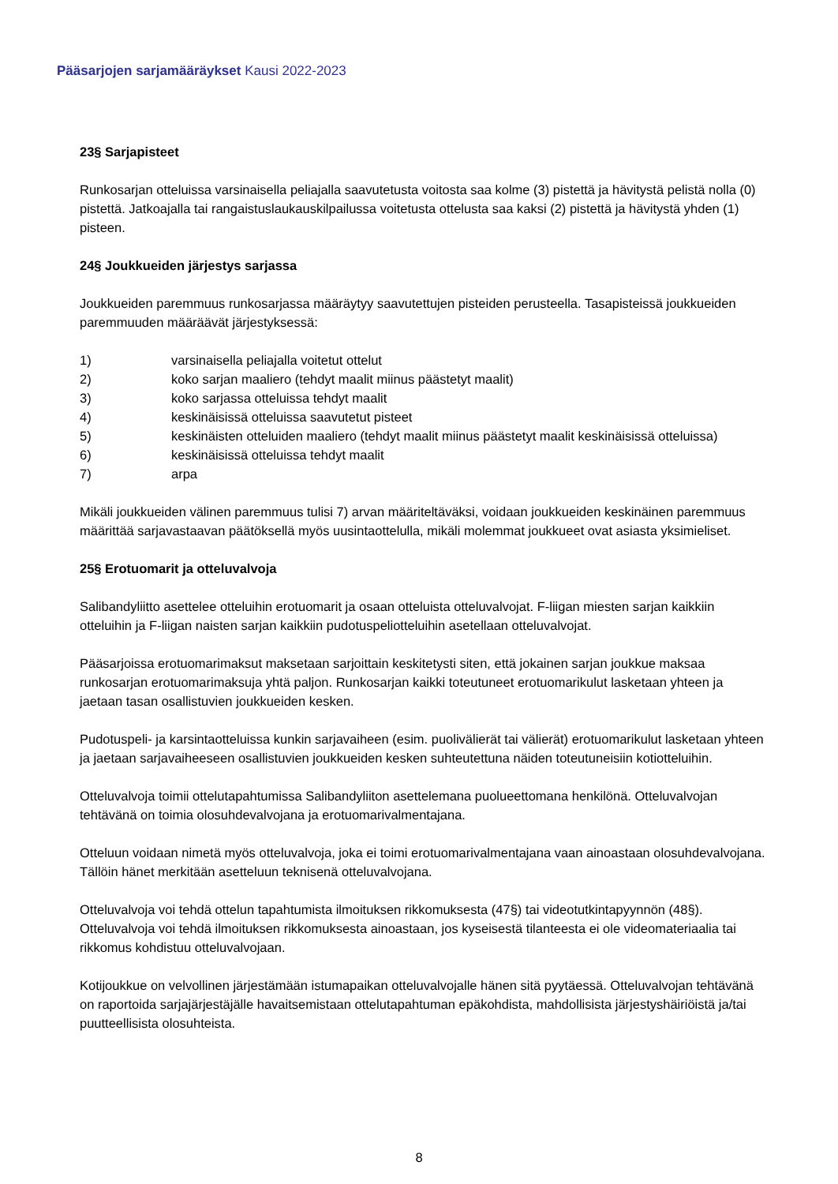Pääsarjojen sarjamääräykset Kausi 2022-2023
23§ Sarjapisteet
Runkosarjan otteluissa varsinaisella peliajalla saavutetusta voitosta saa kolme (3) pistettä ja hävitystä pelistä nolla (0) pistettä. Jatkoajalla tai rangaistuslaukauskilpailussa voitetusta ottelusta saa kaksi (2) pistettä ja hävitystä yhden (1) pisteen.
24§ Joukkueiden järjestys sarjassa
Joukkueiden paremmuus runkosarjassa määräytyy saavutettujen pisteiden perusteella. Tasapisteissä joukkueiden paremmuuden määräävät järjestyksessä:
1) varsinaisella peliajalla voitetut ottelut
2) koko sarjan maaliero (tehdyt maalit miinus päästetyt maalit)
3) koko sarjassa otteluissa tehdyt maalit
4) keskinäisissä otteluissa saavutetut pisteet
5) keskinäisten otteluiden maaliero (tehdyt maalit miinus päästetyt maalit keskinäisissä otteluissa)
6) keskinäisissä otteluissa tehdyt maalit
7) arpa
Mikäli joukkueiden välinen paremmuus tulisi 7) arvan määriteltäväksi, voidaan joukkueiden keskinäinen paremmuus määrittää sarjavastaavan päätöksellä myös uusintaottelulla, mikäli molemmat joukkueet ovat asiasta yksimieliset.
25§ Erotuomarit ja otteluvalvoja
Salibandyliitto asettelee otteluihin erotuomarit ja osaan otteluista otteluvalvojat. F-liigan miesten sarjan kaikkiin otteluihin ja F-liigan naisten sarjan kaikkiin pudotuspeliotteluihin asetellaan otteluvalvojat.
Pääsarjoissa erotuomarimaksut maksetaan sarjoittain keskitetysti siten, että jokainen sarjan joukkue maksaa runkosarjan erotuomarimaksuja yhtä paljon. Runkosarjan kaikki toteutuneet erotuomarikulut lasketaan yhteen ja jaetaan tasan osallistuvien joukkueiden kesken.
Pudotuspeli- ja karsintaotteluissa kunkin sarjavaiheen (esim. puolivälierät tai välierät) erotuomarikulut lasketaan yhteen ja jaetaan sarjavaiheeseen osallistuvien joukkueiden kesken suhteutettuna näiden toteutuneisiin kotiotteluihin.
Otteluvalvoja toimii ottelutapahtumissa Salibandyliiton asettelemana puolueettomana henkilönä. Otteluvalvojan tehtävänä on toimia olosuhdevalvojana ja erotuomarivalmentajana.
Otteluun voidaan nimetä myös otteluvalvoja, joka ei toimi erotuomarivalmentajana vaan ainoastaan olosuhdevalvojana. Tällöin hänet merkitään asetteluun teknisenä otteluvalvojana.
Otteluvalvoja voi tehdä ottelun tapahtumista ilmoituksen rikkomuksesta (47§) tai videotutkintapyynnön (48§). Otteluvalvoja voi tehdä ilmoituksen rikkomuksesta ainoastaan, jos kyseisestä tilanteesta ei ole videomateriaalia tai rikkomus kohdistuu otteluvalvojaan.
Kotijoukkue on velvollinen järjestämään istumapaikan otteluvalvojalle hänen sitä pyytäessä. Otteluvalvojan tehtävänä on raportoida sarjajärjestäjälle havaitsemistaan ottelutapahtuman epäkohdista, mahdollisista järjestyshäiriöistä ja/tai puutteellisista olosuhteista.
8